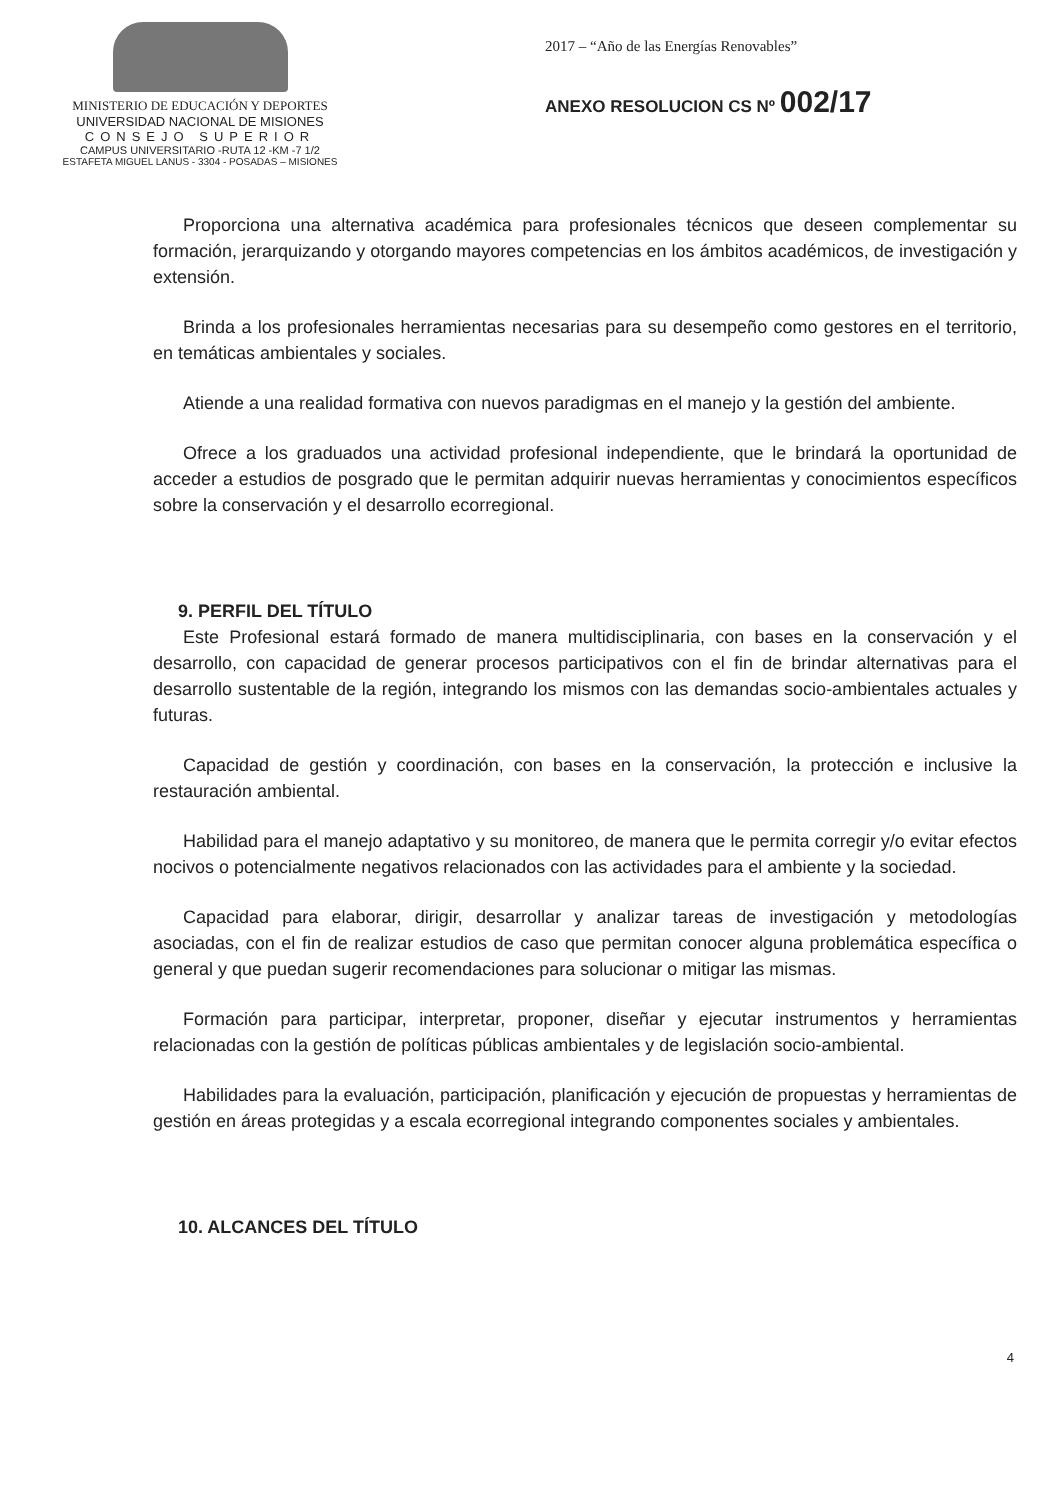MINISTERIO DE EDUCACIÓN Y DEPORTES
UNIVERSIDAD NACIONAL DE MISIONES
CONSEJO SUPERIOR
CAMPUS UNIVERSITARIO -RUTA 12 -KM -7 1/2
ESTAFETA MIGUEL LANUS - 3304 - POSADAS – MISIONES
2017 – “Año de las Energías Renovables”
ANEXO RESOLUCION CS Nº 002/17
Proporciona una alternativa académica para profesionales técnicos que deseen complementar su formación, jerarquizando y otorgando mayores competencias en los ámbitos académicos, de investigación y extensión.
Brinda a los profesionales herramientas necesarias para su desempeño como gestores en el territorio, en temáticas ambientales y sociales.
Atiende a una realidad formativa con nuevos paradigmas en el manejo y la gestión del ambiente.
Ofrece a los graduados una actividad profesional independiente, que le brindará la oportunidad de acceder a estudios de posgrado que le permitan adquirir nuevas herramientas y conocimientos específicos sobre la conservación y el desarrollo ecorregional.
9. PERFIL DEL TÍTULO
Este Profesional estará formado de manera multidisciplinaria, con bases en la conservación y el desarrollo, con capacidad de generar procesos participativos con el fin de brindar alternativas para el desarrollo sustentable de la región, integrando los mismos con las demandas socio-ambientales actuales y futuras.
Capacidad de gestión y coordinación, con bases en la conservación, la protección e inclusive la restauración ambiental.
Habilidad para el manejo adaptativo y su monitoreo, de manera que le permita corregir y/o evitar efectos nocivos o potencialmente negativos relacionados con las actividades para el ambiente y la sociedad.
Capacidad para elaborar, dirigir, desarrollar y analizar tareas de investigación y metodologías asociadas, con el fin de realizar estudios de caso que permitan conocer alguna problemática específica o general y que puedan sugerir recomendaciones para solucionar o mitigar las mismas.
Formación para participar, interpretar, proponer, diseñar y ejecutar instrumentos y herramientas relacionadas con la gestión de políticas públicas ambientales y de legislación socio-ambiental.
Habilidades para la evaluación, participación, planificación y ejecución de propuestas y herramientas de gestión en áreas protegidas y a escala ecorregional integrando componentes sociales y ambientales.
10. ALCANCES DEL TÍTULO
4